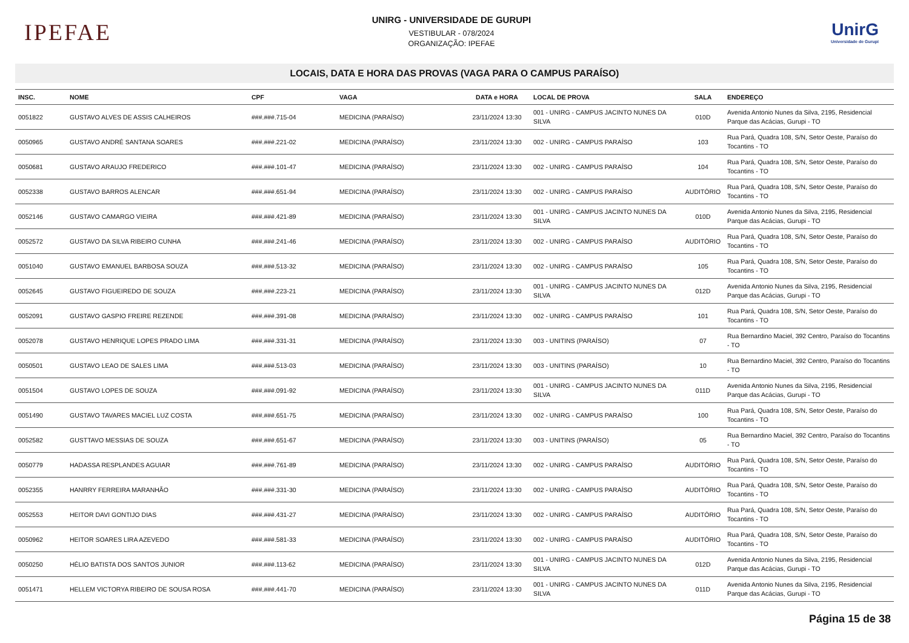IPEFAE
UNIRG - UNIVERSIDADE DE GURUPI
VESTIBULAR - 078/2024
ORGANIZAÇÃO: IPEFAE
UnirG
Universidade de Gurupi
LOCAIS, DATA E HORA DAS PROVAS (VAGA PARA O CAMPUS PARAÍSO)
| INSC. | NOME | CPF | VAGA | DATA e HORA | LOCAL DE PROVA | SALA | ENDEREÇO |
| --- | --- | --- | --- | --- | --- | --- | --- |
| 0051822 | GUSTAVO ALVES DE ASSIS CALHEIROS | ###.###.715-04 | MEDICINA (PARAÍSO) | 23/11/2024 13:30 | 001 - UNIRG - CAMPUS JACINTO NUNES DA SILVA | 010D | Avenida Antonio Nunes da Silva, 2195, Residencial Parque das Acácias, Gurupi - TO |
| 0050965 | GUSTAVO ANDRÉ SANTANA SOARES | ###.###.221-02 | MEDICINA (PARAÍSO) | 23/11/2024 13:30 | 002 - UNIRG - CAMPUS PARAÍSO | 103 | Rua Pará, Quadra 108, S/N, Setor Oeste, Paraíso do Tocantins - TO |
| 0050681 | GUSTAVO ARAUJO FREDERICO | ###.###.101-47 | MEDICINA (PARAÍSO) | 23/11/2024 13:30 | 002 - UNIRG - CAMPUS PARAÍSO | 104 | Rua Pará, Quadra 108, S/N, Setor Oeste, Paraíso do Tocantins - TO |
| 0052338 | GUSTAVO BARROS ALENCAR | ###.###.651-94 | MEDICINA (PARAÍSO) | 23/11/2024 13:30 | 002 - UNIRG - CAMPUS PARAÍSO | AUDITÓRIO | Rua Pará, Quadra 108, S/N, Setor Oeste, Paraíso do Tocantins - TO |
| 0052146 | GUSTAVO CAMARGO VIEIRA | ###.###.421-89 | MEDICINA (PARAÍSO) | 23/11/2024 13:30 | 001 - UNIRG - CAMPUS JACINTO NUNES DA SILVA | 010D | Avenida Antonio Nunes da Silva, 2195, Residencial Parque das Acácias, Gurupi - TO |
| 0052572 | GUSTAVO DA SILVA RIBEIRO CUNHA | ###.###.241-46 | MEDICINA (PARAÍSO) | 23/11/2024 13:30 | 002 - UNIRG - CAMPUS PARAÍSO | AUDITÓRIO | Rua Pará, Quadra 108, S/N, Setor Oeste, Paraíso do Tocantins - TO |
| 0051040 | GUSTAVO EMANUEL BARBOSA SOUZA | ###.###.513-32 | MEDICINA (PARAÍSO) | 23/11/2024 13:30 | 002 - UNIRG - CAMPUS PARAÍSO | 105 | Rua Pará, Quadra 108, S/N, Setor Oeste, Paraíso do Tocantins - TO |
| 0052645 | GUSTAVO FIGUEIREDO DE SOUZA | ###.###.223-21 | MEDICINA (PARAÍSO) | 23/11/2024 13:30 | 001 - UNIRG - CAMPUS JACINTO NUNES DA SILVA | 012D | Avenida Antonio Nunes da Silva, 2195, Residencial Parque das Acácias, Gurupi - TO |
| 0052091 | GUSTAVO GASPIO FREIRE REZENDE | ###.###.391-08 | MEDICINA (PARAÍSO) | 23/11/2024 13:30 | 002 - UNIRG - CAMPUS PARAÍSO | 101 | Rua Pará, Quadra 108, S/N, Setor Oeste, Paraíso do Tocantins - TO |
| 0052078 | GUSTAVO HENRIQUE LOPES PRADO LIMA | ###.###.331-31 | MEDICINA (PARAÍSO) | 23/11/2024 13:30 | 003 - UNITINS (PARAÍSO) | 07 | Rua Bernardino Maciel, 392 Centro, Paraíso do Tocantins - TO |
| 0050501 | GUSTAVO LEAO DE SALES LIMA | ###.###.513-03 | MEDICINA (PARAÍSO) | 23/11/2024 13:30 | 003 - UNITINS (PARAÍSO) | 10 | Rua Bernardino Maciel, 392 Centro, Paraíso do Tocantins - TO |
| 0051504 | GUSTAVO LOPES DE SOUZA | ###.###.091-92 | MEDICINA (PARAÍSO) | 23/11/2024 13:30 | 001 - UNIRG - CAMPUS JACINTO NUNES DA SILVA | 011D | Avenida Antonio Nunes da Silva, 2195, Residencial Parque das Acácias, Gurupi - TO |
| 0051490 | GUSTAVO TAVARES MACIEL LUZ COSTA | ###.###.651-75 | MEDICINA (PARAÍSO) | 23/11/2024 13:30 | 002 - UNIRG - CAMPUS PARAÍSO | 100 | Rua Pará, Quadra 108, S/N, Setor Oeste, Paraíso do Tocantins - TO |
| 0052582 | GUSTTAVO MESSIAS DE SOUZA | ###.###.651-67 | MEDICINA (PARAÍSO) | 23/11/2024 13:30 | 003 - UNITINS (PARAÍSO) | 05 | Rua Bernardino Maciel, 392 Centro, Paraíso do Tocantins - TO |
| 0050779 | HADASSA RESPLANDES AGUIAR | ###.###.761-89 | MEDICINA (PARAÍSO) | 23/11/2024 13:30 | 002 - UNIRG - CAMPUS PARAÍSO | AUDITÓRIO | Rua Pará, Quadra 108, S/N, Setor Oeste, Paraíso do Tocantins - TO |
| 0052355 | HANRRY FERREIRA MARANHÃO | ###.###.331-30 | MEDICINA (PARAÍSO) | 23/11/2024 13:30 | 002 - UNIRG - CAMPUS PARAÍSO | AUDITÓRIO | Rua Pará, Quadra 108, S/N, Setor Oeste, Paraíso do Tocantins - TO |
| 0052553 | HEITOR DAVI GONTIJO DIAS | ###.###.431-27 | MEDICINA (PARAÍSO) | 23/11/2024 13:30 | 002 - UNIRG - CAMPUS PARAÍSO | AUDITÓRIO | Rua Pará, Quadra 108, S/N, Setor Oeste, Paraíso do Tocantins - TO |
| 0050962 | HEITOR SOARES LIRA AZEVEDO | ###.###.581-33 | MEDICINA (PARAÍSO) | 23/11/2024 13:30 | 002 - UNIRG - CAMPUS PARAÍSO | AUDITÓRIO | Rua Pará, Quadra 108, S/N, Setor Oeste, Paraíso do Tocantins - TO |
| 0050250 | HÉLIO BATISTA DOS SANTOS JUNIOR | ###.###.113-62 | MEDICINA (PARAÍSO) | 23/11/2024 13:30 | 001 - UNIRG - CAMPUS JACINTO NUNES DA SILVA | 012D | Avenida Antonio Nunes da Silva, 2195, Residencial Parque das Acácias, Gurupi - TO |
| 0051471 | HELLEM VICTORYA RIBEIRO DE SOUSA ROSA | ###.###.441-70 | MEDICINA (PARAÍSO) | 23/11/2024 13:30 | 001 - UNIRG - CAMPUS JACINTO NUNES DA SILVA | 011D | Avenida Antonio Nunes da Silva, 2195, Residencial Parque das Acácias, Gurupi - TO |
Página 15 de 38